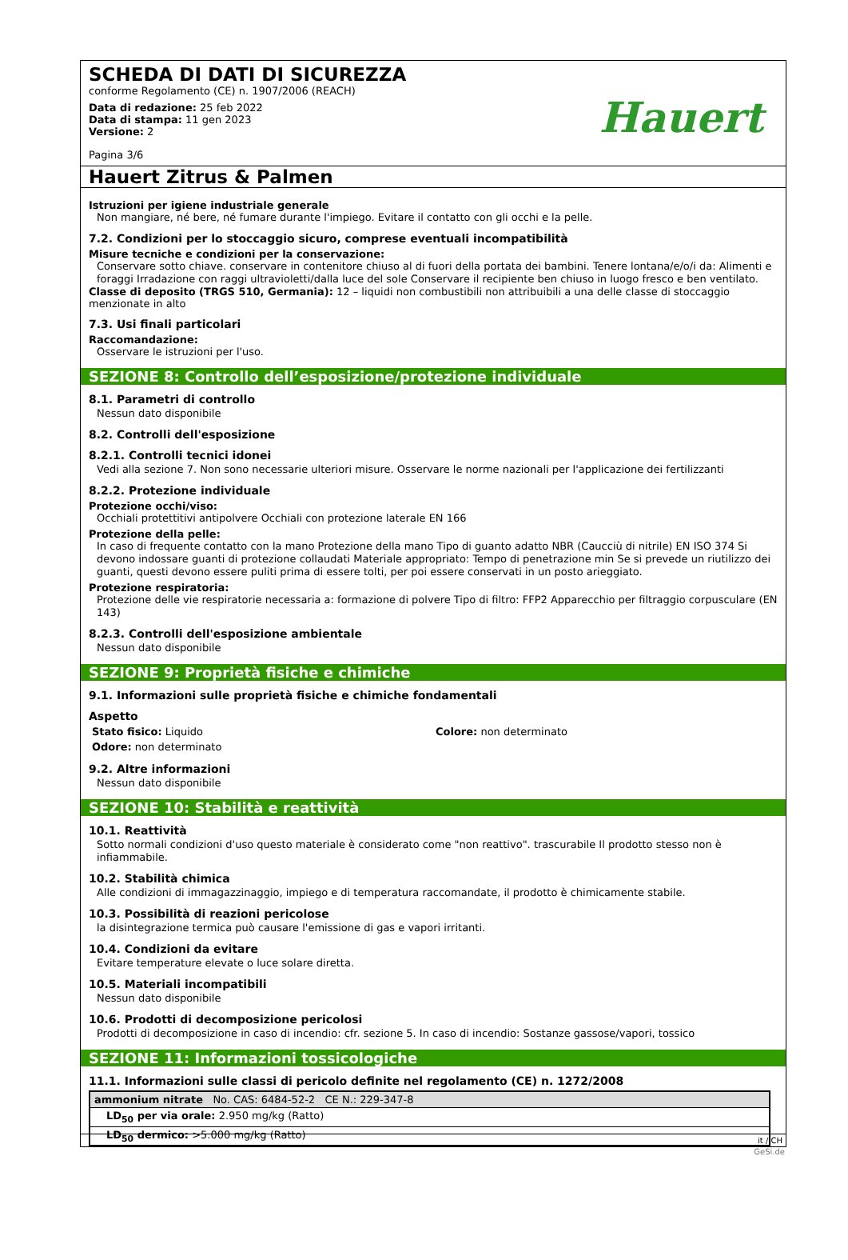SCHEDA DI DATI DI SICUREZZA
conforme Regolamento (CE) n. 1907/2006 (REACH)
Data di redazione: 25 feb 2022
Data di stampa: 11 gen 2023
Versione: 2
Pagina 3/6
Hauert
Hauert Zitrus & Palmen
Istruzioni per igiene industriale generale
Non mangiare, né bere, né fumare durante l'impiego. Evitare il contatto con gli occhi e la pelle.
7.2. Condizioni per lo stoccaggio sicuro, comprese eventuali incompatibilità
Misure tecniche e condizioni per la conservazione:
Conservare sotto chiave. conservare in contenitore chiuso al di fuori della portata dei bambini. Tenere lontana/e/o/i da: Alimenti e foraggi Irradazione con raggi ultravioletti/dalla luce del sole Conservare il recipiente ben chiuso in luogo fresco e ben ventilato.
Classe di deposito (TRGS 510, Germania): 12 – liquidi non combustibili non attribuibili a una delle classe di stoccaggio menzionate in alto
7.3. Usi finali particolari
Raccomandazione:
Osservare le istruzioni per l'uso.
SEZIONE 8: Controllo dell’esposizione/protezione individuale
8.1. Parametri di controllo
Nessun dato disponibile
8.2. Controlli dell'esposizione
8.2.1. Controlli tecnici idonei
Vedi alla sezione 7. Non sono necessarie ulteriori misure. Osservare le norme nazionali per l'applicazione dei fertilizzanti
8.2.2. Protezione individuale
Protezione occhi/viso:
Occhiali protettitivi antipolvere Occhiali con protezione laterale EN 166
Protezione della pelle:
In caso di frequente contatto con la mano Protezione della mano Tipo di guanto adatto NBR (Caucciù di nitrile) EN ISO 374 Si devono indossare guanti di protezione collaudati Materiale appropriato: Tempo di penetrazione min Se si prevede un riutilizzo dei guanti, questi devono essere puliti prima di essere tolti, per poi essere conservati in un posto arieggiato.
Protezione respiratoria:
Protezione delle vie respiratorie necessaria a: formazione di polvere Tipo di filtro: FFP2 Apparecchio per filtraggio corpusculare (EN 143)
8.2.3. Controlli dell'esposizione ambientale
Nessun dato disponibile
SEZIONE 9: Proprietà fisiche e chimiche
9.1. Informazioni sulle proprietà fisiche e chimiche fondamentali
Aspetto
Stato fisico: Liquido
Odore: non determinato
Colore: non determinato
9.2. Altre informazioni
Nessun dato disponibile
SEZIONE 10: Stabilità e reattività
10.1. Reattività
Sotto normali condizioni d'uso questo materiale è considerato come "non reattivo". trascurabile Il prodotto stesso non è infiammabile.
10.2. Stabilità chimica
Alle condizioni di immagazzinaggio, impiego e di temperatura raccomandate, il prodotto è chimicamente stabile.
10.3. Possibilità di reazioni pericolose
la disintegrazione termica può causare l'emissione di gas e vapori irritanti.
10.4. Condizioni da evitare
Evitare temperature elevate o luce solare diretta.
10.5. Materiali incompatibili
Nessun dato disponibile
10.6. Prodotti di decomposizione pericolosi
Prodotti di decomposizione in caso di incendio: cfr. sezione 5. In caso di incendio: Sostanze gassose/vapori, tossico
SEZIONE 11: Informazioni tossicologiche
11.1. Informazioni sulle classi di pericolo definite nel regolamento (CE) n. 1272/2008
| ammonium nitrate No. CAS: 6484-52-2 CE N.: 229-347-8 |
| LD<sub>50</sub> per via orale: 2.950 mg/kg (Ratto) |
| LD<sub>50</sub> dermico: >5.000 mg/kg (Ratto) |
it / CH
GeSi.de